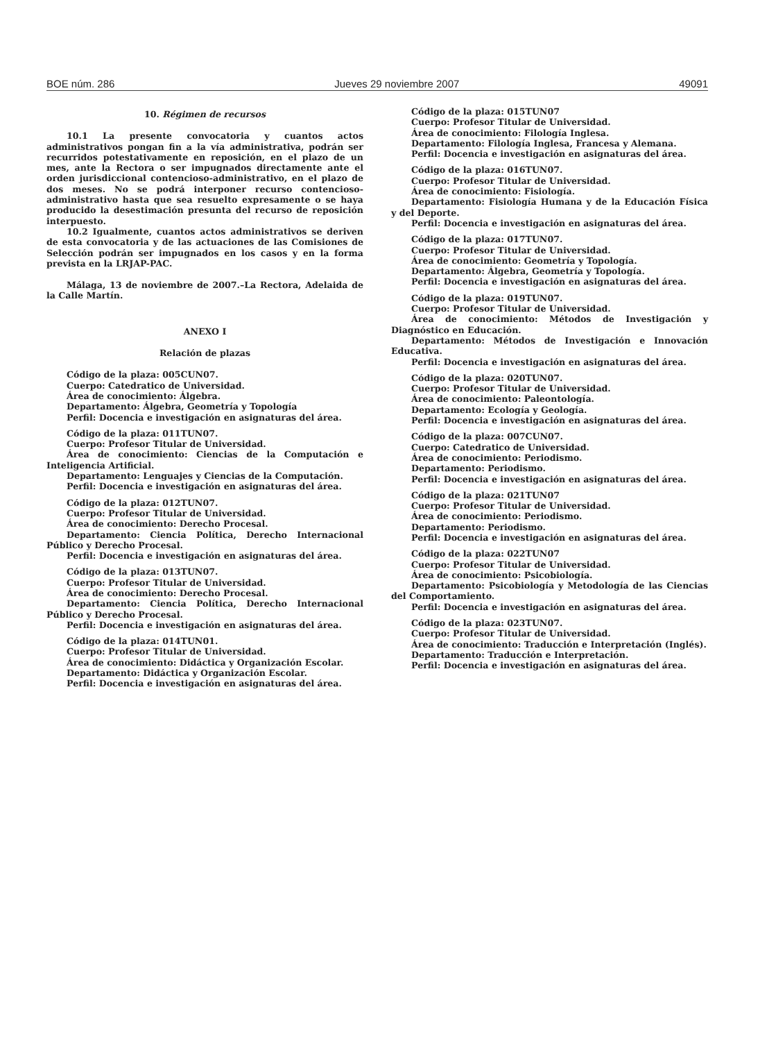BOE núm. 286 Jueves 29 noviembre 2007 49091
10. Régimen de recursos
10.1 La presente convocatoria y cuantos actos administrativos pongan fin a la vía administrativa, podrán ser recurridos potestativamente en reposición, en el plazo de un mes, ante la Rectora o ser impugnados directamente ante el orden jurisdiccional contencioso-administrativo, en el plazo de dos meses. No se podrá interponer recurso contencioso-administrativo hasta que sea resuelto expresamente o se haya producido la desestimación presunta del recurso de reposición interpuesto.
10.2 Igualmente, cuantos actos administrativos se deriven de esta convocatoria y de las actuaciones de las Comisiones de Selección podrán ser impugnados en los casos y en la forma prevista en la LRJAP-PAC.
Málaga, 13 de noviembre de 2007.–La Rectora, Adelaida de la Calle Martín.
ANEXO I
Relación de plazas
Código de la plaza: 005CUN07.
Cuerpo: Catedratico de Universidad.
Área de conocimiento: Álgebra.
Departamento: Álgebra, Geometría y Topología
Perfil: Docencia e investigación en asignaturas del área.
Código de la plaza: 011TUN07.
Cuerpo: Profesor Titular de Universidad.
Área de conocimiento: Ciencias de la Computación e Inteligencia Artificial.
Departamento: Lenguajes y Ciencias de la Computación.
Perfil: Docencia e investigación en asignaturas del área.
Código de la plaza: 012TUN07.
Cuerpo: Profesor Titular de Universidad.
Área de conocimiento: Derecho Procesal.
Departamento: Ciencia Política, Derecho Internacional Público y Derecho Procesal.
Perfil: Docencia e investigación en asignaturas del área.
Código de la plaza: 013TUN07.
Cuerpo: Profesor Titular de Universidad.
Área de conocimiento: Derecho Procesal.
Departamento: Ciencia Política, Derecho Internacional Público y Derecho Procesal.
Perfil: Docencia e investigación en asignaturas del área.
Código de la plaza: 014TUN01.
Cuerpo: Profesor Titular de Universidad.
Área de conocimiento: Didáctica y Organización Escolar.
Departamento: Didáctica y Organización Escolar.
Perfil: Docencia e investigación en asignaturas del área.
Código de la plaza: 015TUN07
Cuerpo: Profesor Titular de Universidad.
Área de conocimiento: Filología Inglesa.
Departamento: Filología Inglesa, Francesa y Alemana.
Perfil: Docencia e investigación en asignaturas del área.
Código de la plaza: 016TUN07.
Cuerpo: Profesor Titular de Universidad.
Área de conocimiento: Fisiología.
Departamento: Fisiología Humana y de la Educación Física y del Deporte.
Perfil: Docencia e investigación en asignaturas del área.
Código de la plaza: 017TUN07.
Cuerpo: Profesor Titular de Universidad.
Área de conocimiento: Geometría y Topología.
Departamento: Álgebra, Geometría y Topología.
Perfil: Docencia e investigación en asignaturas del área.
Código de la plaza: 019TUN07.
Cuerpo: Profesor Titular de Universidad.
Área de conocimiento: Métodos de Investigación y Diagnóstico en Educación.
Departamento: Métodos de Investigación e Innovación Educativa.
Perfil: Docencia e investigación en asignaturas del área.
Código de la plaza: 020TUN07.
Cuerpo: Profesor Titular de Universidad.
Área de conocimiento: Paleontología.
Departamento: Ecología y Geología.
Perfil: Docencia e investigación en asignaturas del área.
Código de la plaza: 007CUN07.
Cuerpo: Catedratico de Universidad.
Área de conocimiento: Periodismo.
Departamento: Periodismo.
Perfil: Docencia e investigación en asignaturas del área.
Código de la plaza: 021TUN07
Cuerpo: Profesor Titular de Universidad.
Área de conocimiento: Periodismo.
Departamento: Periodismo.
Perfil: Docencia e investigación en asignaturas del área.
Código de la plaza: 022TUN07
Cuerpo: Profesor Titular de Universidad.
Área de conocimiento: Psicobiología.
Departamento: Psicobiología y Metodología de las Ciencias del Comportamiento.
Perfil: Docencia e investigación en asignaturas del área.
Código de la plaza: 023TUN07.
Cuerpo: Profesor Titular de Universidad.
Área de conocimiento: Traducción e Interpretación (Inglés).
Departamento: Traducción e Interpretación.
Perfil: Docencia e investigación en asignaturas del área.